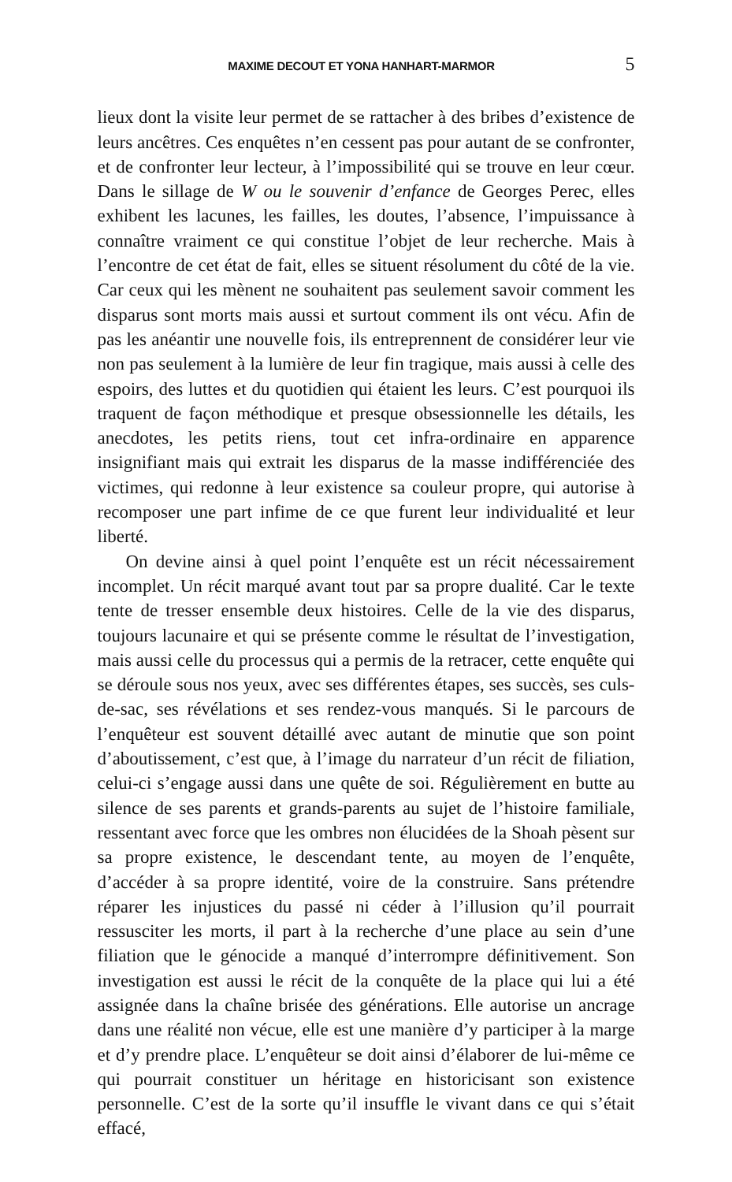MAXIME DECOUT ET YONA HANHART-MARMOR 5
lieux dont la visite leur permet de se rattacher à des bribes d’existence de leurs ancêtres. Ces enquêtes n’en cessent pas pour autant de se confronter, et de confronter leur lecteur, à l’impossibilité qui se trouve en leur cœur. Dans le sillage de W ou le souvenir d’enfance de Georges Perec, elles exhibent les lacunes, les failles, les doutes, l’absence, l’impuissance à connaître vraiment ce qui constitue l’objet de leur recherche. Mais à l’encontre de cet état de fait, elles se situent résolument du côté de la vie. Car ceux qui les mènent ne souhaitent pas seulement savoir comment les disparus sont morts mais aussi et surtout comment ils ont vécu. Afin de pas les anéantir une nouvelle fois, ils entreprennent de considérer leur vie non pas seulement à la lumière de leur fin tragique, mais aussi à celle des espoirs, des luttes et du quotidien qui étaient les leurs. C’est pourquoi ils traquent de façon méthodique et presque obsessionnelle les détails, les anecdotes, les petits riens, tout cet infra-ordinaire en apparence insignifiant mais qui extrait les disparus de la masse indifférenciée des victimes, qui redonne à leur existence sa couleur propre, qui autorise à recomposer une part infime de ce que furent leur individualité et leur liberté.
On devine ainsi à quel point l’enquête est un récit nécessairement incomplet. Un récit marqué avant tout par sa propre dualité. Car le texte tente de tresser ensemble deux histoires. Celle de la vie des disparus, toujours lacunaire et qui se présente comme le résultat de l’investigation, mais aussi celle du processus qui a permis de la retracer, cette enquête qui se déroule sous nos yeux, avec ses différentes étapes, ses succès, ses culs-de-sac, ses révélations et ses rendez-vous manqués. Si le parcours de l’enquêteur est souvent détaillé avec autant de minutie que son point d’aboutissement, c’est que, à l’image du narrateur d’un récit de filiation, celui-ci s’engage aussi dans une quête de soi. Régulièrement en butte au silence de ses parents et grands-parents au sujet de l’histoire familiale, ressentant avec force que les ombres non élucidées de la Shoah pèsent sur sa propre existence, le descendant tente, au moyen de l’enquête, d’accéder à sa propre identité, voire de la construire. Sans prétendre réparer les injustices du passé ni céder à l’illusion qu’il pourrait ressusciter les morts, il part à la recherche d’une place au sein d’une filiation que le génocide a manqué d’interrompre définitivement. Son investigation est aussi le récit de la conquête de la place qui lui a été assignée dans la chaîne brisée des générations. Elle autorise un ancrage dans une réalité non vécue, elle est une manière d’y participer à la marge et d’y prendre place. L’enquêteur se doit ainsi d’élaborer de lui-même ce qui pourrait constituer un héritage en historicisant son existence personnelle. C’est de la sorte qu’il insuffle le vivant dans ce qui s’était effacé,